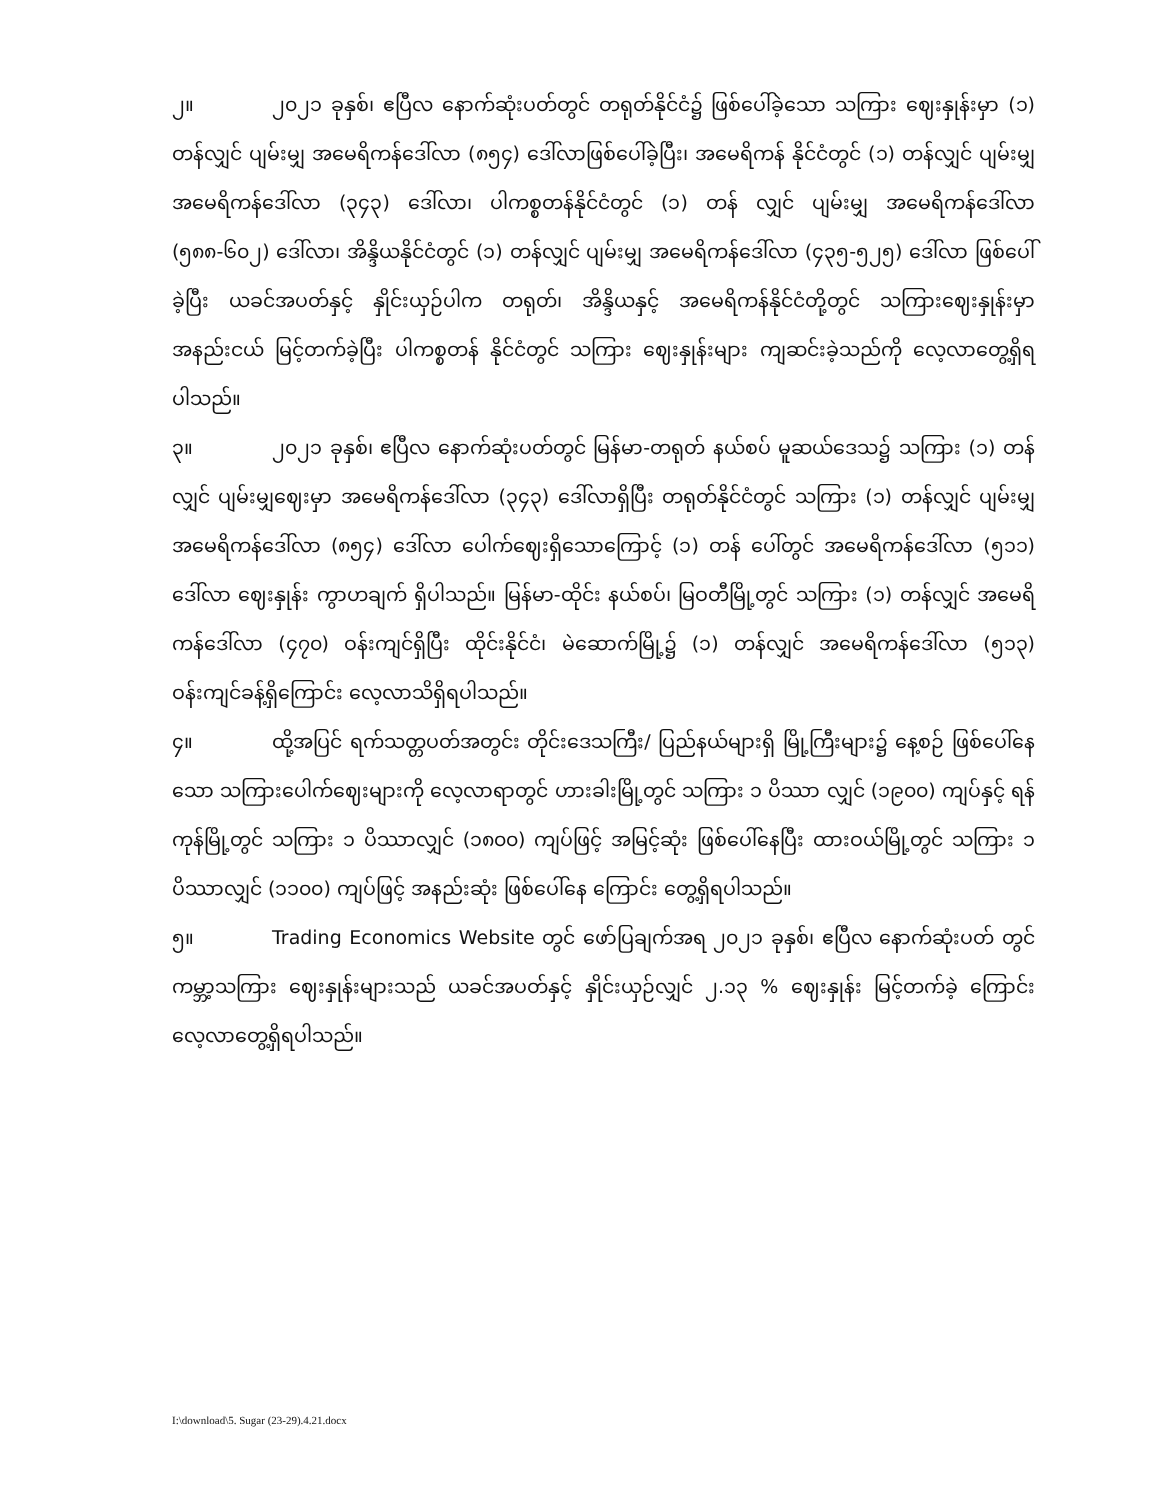၂။ ၂၀၂၁ ခုနှစ်၊ ဧပြီလ နောက်ဆုံးပတ်တွင် တရုတ်နိုင်ငံ၌ ဖြစ်ပေါ်ခဲ့သော သကြား ဈေးနှုန်းမှာ (၁) တန်လျှင် ပျမ်းမျှ အမေရိကန်ဒေါ်လာ (၈၅၄) ဒေါ်လာဖြစ်ပေါ်ခဲ့ပြီး၊ အမေရိကန် နိုင်ငံတွင် (၁) တန်လျှင် ပျမ်းမျှ အမေရိကန်ဒေါ်လာ (၃၄၃) ဒေါ်လာ၊ ပါကစ္စတန်နိုင်ငံတွင် (၁) တန် လျှင် ပျမ်းမျှ အမေရိကန်ဒေါ်လာ (၅၈၈-၆၀၂) ဒေါ်လာ၊ အိန္ဒိယနိုင်ငံတွင် (၁) တန်လျှင် ပျမ်းမျှ အမေရိကန်ဒေါ်လာ (၄၃၅-၅၂၅) ဒေါ်လာ ဖြစ်ပေါ်ခဲ့ပြီး ယခင်အပတ်နှင့် နှိုင်းယှဉ်ပါက တရုတ်၊ အိန္ဒိယနှင့် အမေရိကန်နိုင်ငံတို့တွင် သကြားဈေးနှုန်းမှာ အနည်းငယ် မြင့်တက်ခဲ့ပြီး ပါကစ္စတန် နိုင်ငံတွင် သကြား ဈေးနှုန်းများ ကျဆင်းခဲ့သည်ကို လေ့လာတွေ့ရှိရပါသည်။
၃။ ၂၀၂၁ ခုနှစ်၊ ဧပြီလ နောက်ဆုံးပတ်တွင် မြန်မာ-တရုတ် နယ်စပ် မူဆယ်ဒေသ၌ သကြား (၁) တန်လျှင် ပျမ်းမျှဈေးမှာ အမေရိကန်ဒေါ်လာ (၃၄၃) ဒေါ်လာရှိပြီး တရုတ်နိုင်ငံတွင် သကြား (၁) တန်လျှင် ပျမ်းမျှ အမေရိကန်ဒေါ်လာ (၈၅၄) ဒေါ်လာ ပေါက်ဈေးရှိသောကြောင့် (၁) တန် ပေါ်တွင် အမေရိကန်ဒေါ်လာ (၅၁၁) ဒေါ်လာ ဈေးနှုန်း ကွာဟချက် ရှိပါသည်။ မြန်မာ-ထိုင်း နယ်စပ်၊ မြဝတီမြို့တွင် သကြား (၁) တန်လျှင် အမေရိကန်ဒေါ်လာ (၄၇၀) ဝန်းကျင်ရှိပြီး ထိုင်းနိုင်ငံ၊ မဲဆောက်မြို့၌ (၁) တန်လျှင် အမေရိကန်ဒေါ်လာ (၅၁၃) ဝန်းကျင်ခန့်ရှိကြောင်း လေ့လာသိရှိရပါသည်။
၄။ ထို့အပြင် ရက်သတ္တပတ်အတွင်း တိုင်းဒေသကြီး/ ပြည်နယ်များရှိ မြို့ကြီးများ၌ နေ့စဉ် ဖြစ်ပေါ်နေသော သကြားပေါက်ဈေးများကို လေ့လာရာတွင် ဟားခါးမြို့တွင် သကြား ၁ ပိဿာ လျှင် (၁၉၀၀) ကျပ်နှင့် ရန်ကုန်မြို့တွင် သကြား ၁ ပိဿာလျှင် (၁၈၀၀) ကျပ်ဖြင့် အမြင့်ဆုံး ဖြစ်ပေါ်နေပြီး ထားဝယ်မြို့တွင် သကြား ၁ ပိဿာလျှင် (၁၁၀၀) ကျပ်ဖြင့် အနည်းဆုံး ဖြစ်ပေါ်နေ ကြောင်း တွေ့ရှိရပါသည်။
၅။ Trading Economics Website တွင် ဖော်ပြချက်အရ ၂၀၂၁ ခုနှစ်၊ ဧပြီလ နောက်ဆုံးပတ် တွင် ကမ္ဘာ့သကြား ဈေးနှုန်းများသည် ယခင်အပတ်နှင့် နှိုင်းယှဉ်လျှင် ၂.၁၃ % ဈေးနှုန်း မြင့်တက်ခဲ့ ကြောင်း လေ့လာတွေ့ရှိရပါသည်။
I:\download\5. Sugar (23-29).4.21.docx